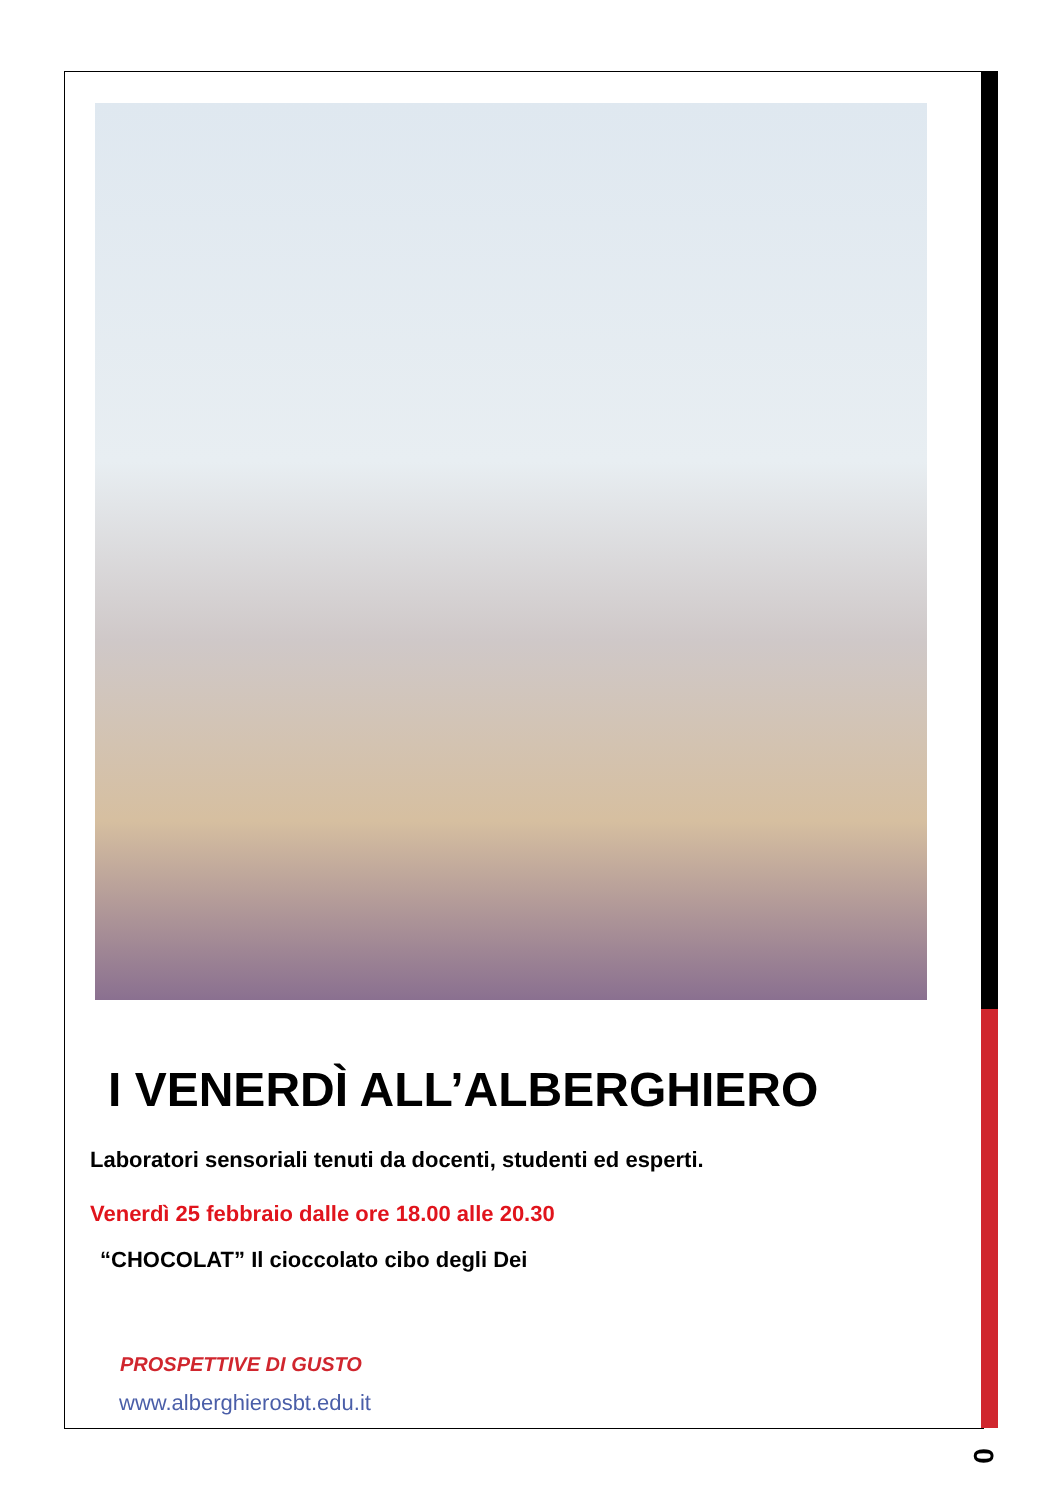I VENERDÌ ALL’ALBERGHIERO
Laboratori sensoriali tenuti da docenti, studenti ed esperti.
Venerdì 25 febbraio dalle ore 18.00 alle 20.30
“CHOCOLAT” Il cioccolato cibo degli Dei
PROSPETTIVE DI GUSTO
www.alberghierosbt.edu.it
0